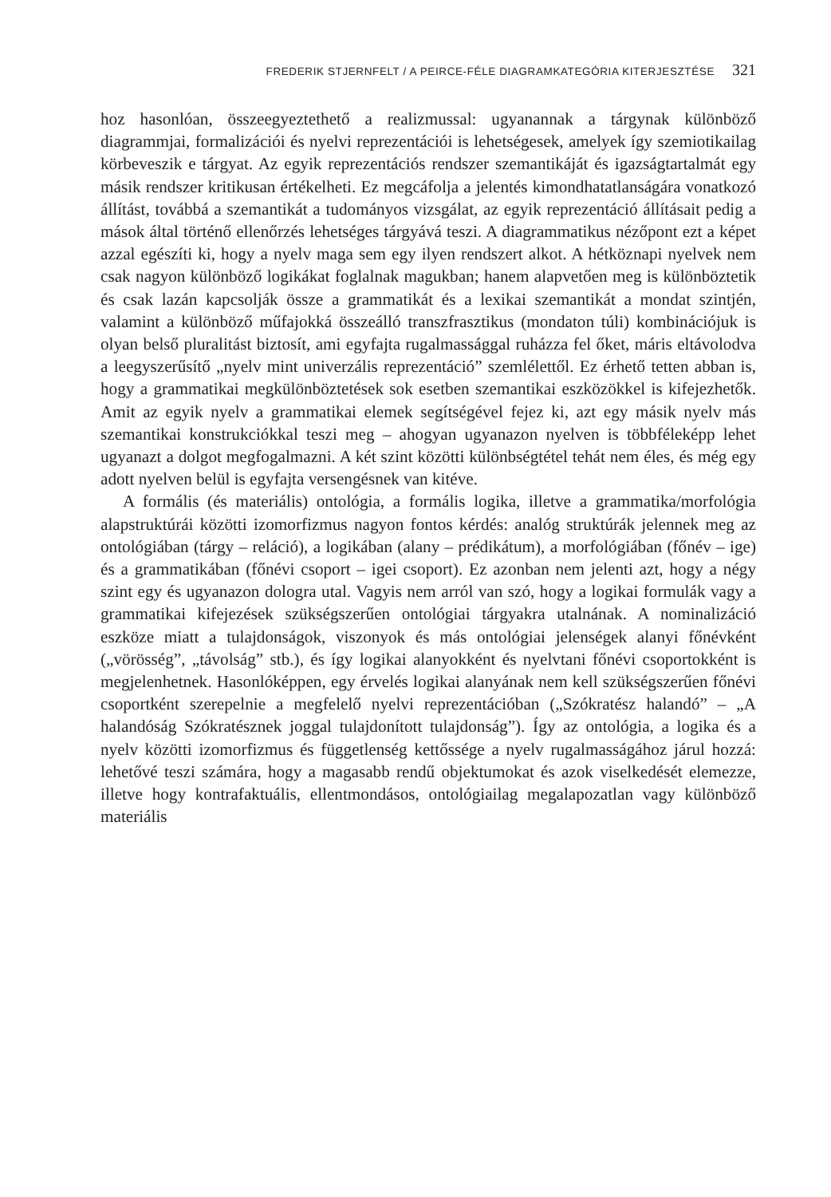FREDERIK STJERNFELT / A PEIRCE-FÉLE DIAGRAMKATEGÓRIA KITERJESZTÉSE 321
hoz hasonlóan, összeegyeztethető a realizmussal: ugyanannak a tárgynak különböző diagrammjai, formalizációi és nyelvi reprezentációi is lehetségesek, amelyek így szemiotikailag körbeveszik e tárgyat. Az egyik reprezentációs rendszer szemantikáját és igazságtartalmát egy másik rendszer kritikusan értékelheti. Ez megcáfolja a jelentés kimondhatatlanságára vonatkozó állítást, továbbá a szemantikát a tudományos vizsgálat, az egyik reprezentáció állításait pedig a mások által történő ellenőrzés lehetséges tárgyává teszi. A diagrammatikus nézőpont ezt a képet azzal egészíti ki, hogy a nyelv maga sem egy ilyen rendszert alkot. A hétköznapi nyelvek nem csak nagyon különböző logikákat foglalnak magukban; hanem alapvetően meg is különböztetik és csak lazán kapcsolják össze a grammatikát és a lexikai szemantikát a mondat szintjén, valamint a különböző műfajokká összeálló transzfrasztikus (mondaton túli) kombinációjuk is olyan belső pluralitást biztosít, ami egyfajta rugalmassággal ruházza fel őket, máris eltávolodva a leegyszerűsítő „nyelv mint univerzális reprezentáció” szemlélettől. Ez érhető tetten abban is, hogy a grammatikai megkülönböztetések sok esetben szemantikai eszközökkel is kifejezhetők. Amit az egyik nyelv a grammatikai elemek segítségével fejez ki, azt egy másik nyelv más szemantikai konstrukciókkal teszi meg – ahogyan ugyanazon nyelven is többféleképp lehet ugyanazt a dolgot megfogalmazni. A két szint közötti különbségtétel tehát nem éles, és még egy adott nyelven belül is egyfajta versengésnek van kitéve.
A formális (és materiális) ontológia, a formális logika, illetve a grammatika/morfológia alapstruktúrái közötti izomorfizmus nagyon fontos kérdés: analóg struktúrák jelennek meg az ontológiában (tárgy – reláció), a logikában (alany – prédikátum), a morfológiában (főnév – ige) és a grammatikában (főnévi csoport – igei csoport). Ez azonban nem jelenti azt, hogy a négy szint egy és ugyanazon dologra utal. Vagyis nem arról van szó, hogy a logikai formulák vagy a grammatikai kifejezések szükségszerűen ontológiai tárgyakra utalnának. A nominalizáció eszköze miatt a tulajdonságok, viszonyok és más ontológiai jelenségek alanyi főnévként („vörösség”, „távolság” stb.), és így logikai alanyokként és nyelvtani főnévi csoportokként is megjelenhetnek. Hasonlóképpen, egy érvelés logikai alanyának nem kell szükségszerűen főnévi csoportként szerepelnie a megfelelő nyelvi reprezentációban („Szókratész halandó” – „A halandóság Szókratésznek joggal tulajdonított tulajdonság”). Így az ontológia, a logika és a nyelv közötti izomorfizmus és függetlenség kettőssége a nyelv rugalmasságához járul hozzá: lehetővé teszi számára, hogy a magasabb rendű objektumokat és azok viselkedését elemezze, illetve hogy kontrafaktuális, ellentmondásos, ontológiailag megalapozatlan vagy különböző materiális